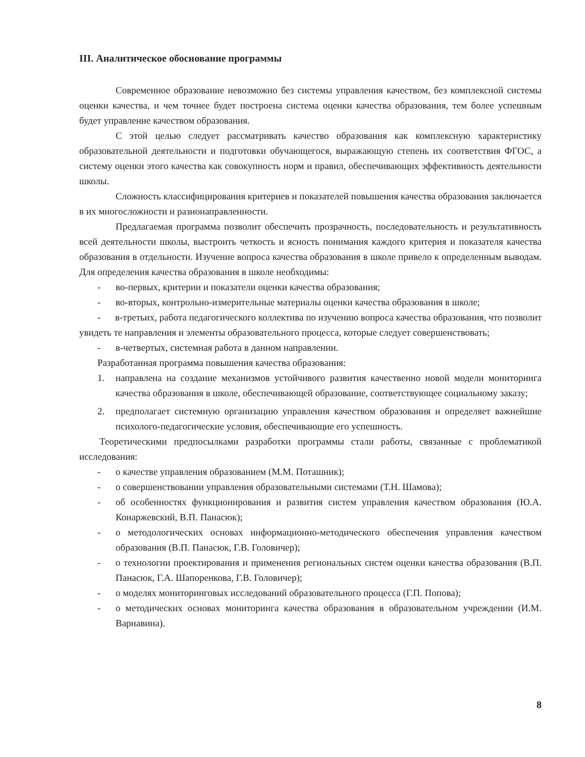III. Аналитическое обоснование программы
Современное образование невозможно без системы управления качеством, без комплексной системы оценки качества, и чем точнее будет построена система оценки качества образования, тем более успешным будет управление качеством образования.
С этой целью следует рассматривать качество образования как комплексную характеристику образовательной деятельности и подготовки обучающегося, выражающую степень их соответствия ФГОС, а систему оценки этого качества как совокупность норм и правил, обеспечивающих эффективность деятельности школы.
Сложность классифицирования критериев и показателей повышения качества образования заключается в их многосложности и разнонаправленности.
Предлагаемая программа позволит обеспечить прозрачность, последовательность и результативность всей деятельности школы, выстроить четкость и ясность понимания каждого критерия и показателя качества образования в отдельности. Изучение вопроса качества образования в школе привело к определенным выводам. Для определения качества образования в школе необходимы:
- во-первых, критерии и показатели оценки качества образования;
- во-вторых, контрольно-измерительные материалы оценки качества образования в школе;
- в-третьих, работа педагогического коллектива по изучению вопроса качества образования, что позволит увидеть те направления и элементы образовательного процесса, которые следует совершенствовать;
- в-четвертых, системная работа в данном направлении.
Разработанная программа повышения качества образования:
1. направлена на создание механизмов устойчивого развития качественно новой модели мониторинга качества образования в школе, обеспечивающей образование, соответствующее социальному заказу;
2. предполагает системную организацию управления качеством образования и определяет важнейшие психолого-педагогические условия, обеспечивающие его успешность.
Теоретическими предпосылками разработки программы стали работы, связанные с проблематикой исследования:
- о качестве управления образованием (М.М. Поташник);
- о совершенствовании управления образовательными системами (Т.Н. Шамова);
- об особенностях функционирования и развития систем управления качеством образования (Ю.А. Конаржевский, В.П. Панасюк);
- о методологических основах информационно-методического обеспечения управления качеством образования (В.П. Панасюк, Г.В. Головичер);
- о технологии проектирования и применения региональных систем оценки качества образования (В.П. Панасюк, Г.А. Шапоренкова, Г.В. Головичер);
- о моделях мониторинговых исследований образовательного процесса (Г.П. Попова);
- о методических основах мониторинга качества образования в образовательном учреждении (И.М. Варнавина).
8